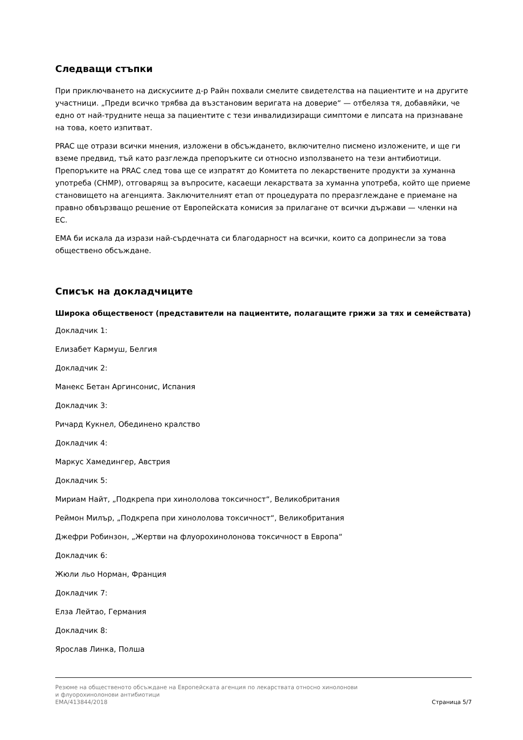Следващи стъпки
При приключването на дискусиите д-р Райн похвали смелите свидетелства на пациентите и на другите участници. „Преди всичко трябва да възстановим веригата на доверие“ — отбеляза тя, добавяйки, че едно от най-трудните неща за пациентите с тези инвалидизиращи симптоми е липсата на признаване на това, което изпитват.
PRAC ще отрази всички мнения, изложени в обсъждането, включително писмено изложените, и ще ги вземе предвид, тъй като разглежда препоръките си относно използването на тези антибиотици. Препоръките на PRAC след това ще се изпратят до Комитета по лекарствените продукти за хуманна употреба (CHMP), отговарящ за въпросите, касаещи лекарствата за хуманна употреба, който ще приеме становището на агенцията. Заключителният етап от процедурата по преразглеждане е приемане на правно обвързващо решение от Европейската комисия за прилагане от всички държави — членки на ЕС.
EMA би искала да изрази най-сърдечната си благодарност на всички, които са допринесли за това обществено обсъждане.
Списък на докладчиците
Широка общественост (представители на пациентите, полагащите грижи за тях и семействата)
Докладчик 1:
Елизабет Кармуш, Белгия
Докладчик 2:
Манекс Бетан Аргинсонис, Испания
Докладчик 3:
Ричард Кукнел, Обединено кралство
Докладчик 4:
Маркус Хамедингер, Австрия
Докладчик 5:
Мириам Найт, „Подкрепа при хинололова токсичност“, Великобритания
Реймон Милър, „Подкрепа при хинололова токсичност“, Великобритания
Джефри Робинзон, „Жертви на флуорохинолонова токсичност в Европа“
Докладчик 6:
Жюли льо Норман, Франция
Докладчик 7:
Елза Лейтао, Германия
Докладчик 8:
Ярослав Линка, Полша
Резюме на общественото обсъждане на Европейската агенция по лекарствата относно хинолонови
и флуорохинолонови антибиотици
EMA/413844/2018 Страница 5/7